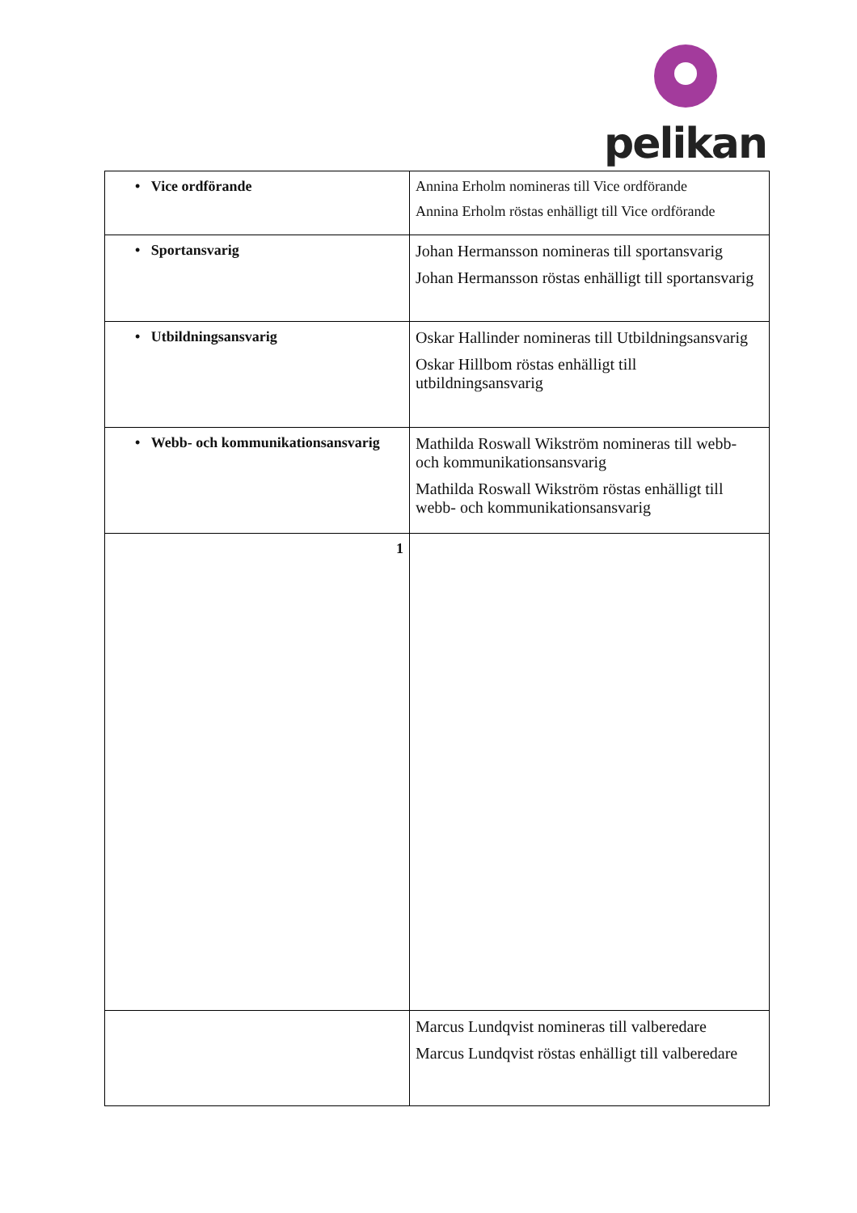pelikan
| • Vice ordförande | Annina Erholm nomineras till Vice ordförande Annina Erholm röstas enhälligt till Vice ordförande |
| • Sportansvarig | Johan Hermansson nomineras till sportansvarig Johan Hermansson röstas enhälligt till sportansvarig |
| • Utbildningsansvarig | Oskar Hallinder nomineras till Utbildningsansvarig Oskar Hillbom röstas enhälligt till utbildningsansvarig |
| • Webb- och kommunikationsansvarig | Mathilda Roswall Wikström nomineras till webb- och kommunikationsansvarig Mathilda Roswall Wikström röstas enhälligt till webb- och kommunikationsansvarig |
| 1 | |
| | Marcus Lundqvist nomineras till valberedare Marcus Lundqvist röstas enhälligt till valberedare |